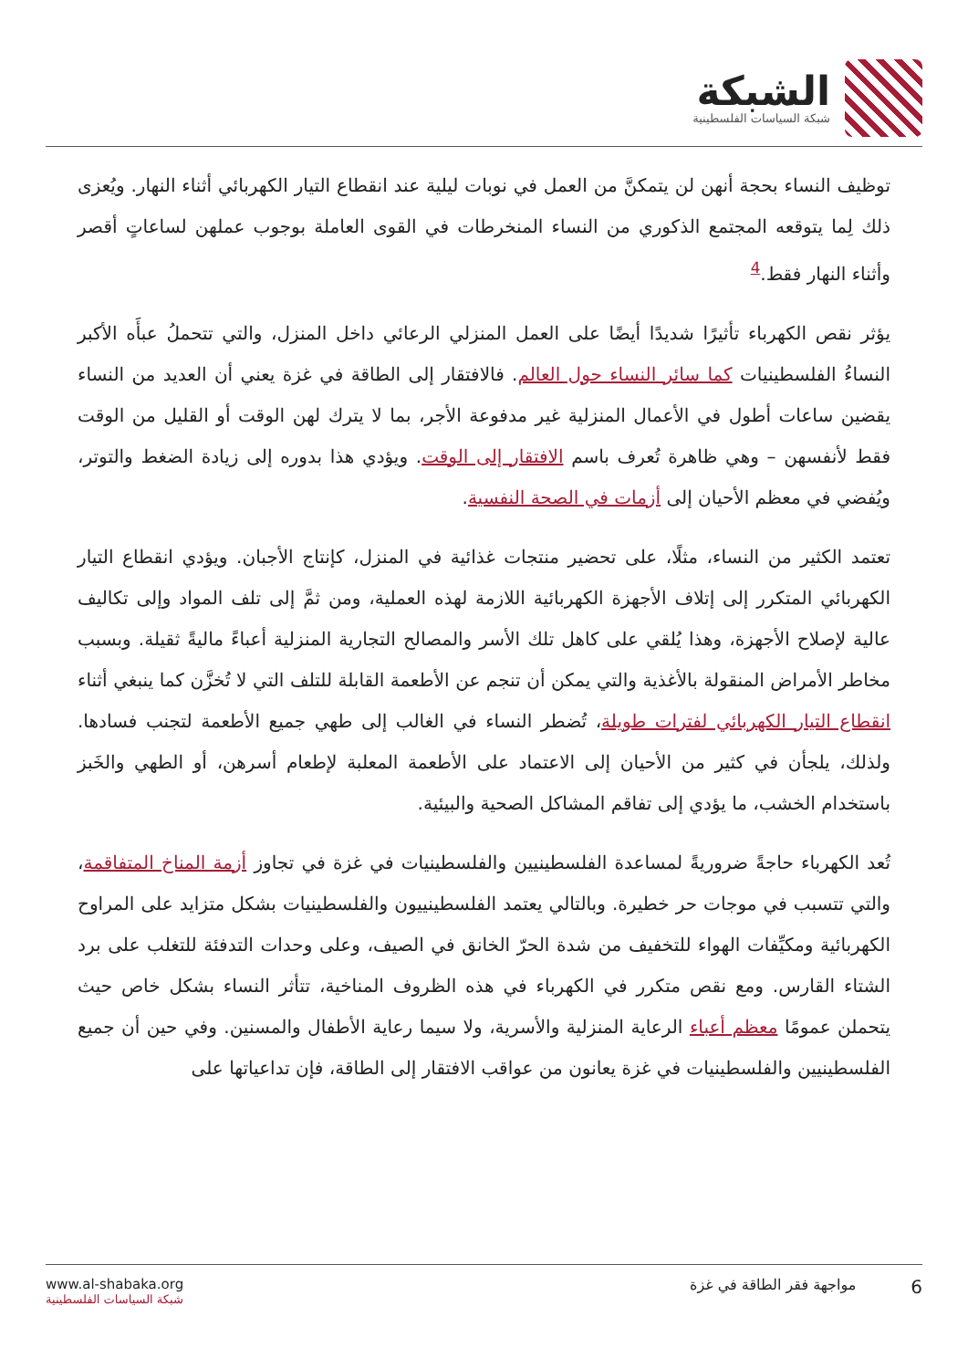الشبكة
شبكة السياسات الفلسطينية
توظيف النساء بحجة أنهن لن يتمكنَّ من العمل في نوبات ليلية عند انقطاع التيار الكهربائي أثناء النهار. ويُعزى ذلك لِما يتوقعه المجتمع الذكوري من النساء المنخرطات في القوى العاملة بوجوب عملهن لساعاتٍ أقصر وأثناء النهار فقط.<sup>4</sup>
يؤثر نقص الكهرباء تأثيرًا شديدًا أيضًا على العمل المنزلي الرعائي داخل المنزل، والتي تتحملُ عبأَه الأكبر النساءُ الفلسطينيات كما سائر النساء حول العالم. فالافتقار إلى الطاقة في غزة يعني أن العديد من النساء يقضين ساعات أطول في الأعمال المنزلية غير مدفوعة الأجر، بما لا يترك لهن الوقت أو القليل من الوقت فقط لأنفسهن – وهي ظاهرة تُعرف باسم الافتقار إلى الوقت. ويؤدي هذا بدوره إلى زيادة الضغط والتوتر، ويُفضي في معظم الأحيان إلى أزمات في الصحة النفسية.
تعتمد الكثير من النساء، مثلًا، على تحضير منتجات غذائية في المنزل، كإنتاج الأجبان. ويؤدي انقطاع التيار الكهربائي المتكرر إلى إتلاف الأجهزة الكهربائية اللازمة لهذه العملية، ومن ثمَّ إلى تلف المواد وإلى تكاليف عالية لإصلاح الأجهزة، وهذا يُلقي على كاهل تلك الأسر والمصالح التجارية المنزلية أعباءً ماليةً ثقيلة. وبسبب مخاطر الأمراض المنقولة بالأغذية والتي يمكن أن تنجم عن الأطعمة القابلة للتلف التي لا تُخزَّن كما ينبغي أثناء انقطاع التيار الكهربائي لفترات طويلة، تُضطر النساء في الغالب إلى طهي جميع الأطعمة لتجنب فسادها. ولذلك، يلجأن في كثير من الأحيان إلى الاعتماد على الأطعمة المعلبة لإطعام أسرهن، أو الطهي والخَبز باستخدام الخشب، ما يؤدي إلى تفاقم المشاكل الصحية والبيئية.
تُعد الكهرباء حاجةً ضروريةً لمساعدة الفلسطينيين والفلسطينيات في غزة في تجاوز أزمة المناخ المتفاقمة، والتي تتسبب في موجات حر خطيرة. وبالتالي يعتمد الفلسطينييون والفلسطينيات بشكل متزايد على المراوح الكهربائية ومكيِّفات الهواء للتخفيف من شدة الحرّ الخانق في الصيف، وعلى وحدات التدفئة للتغلب على برد الشتاء القارس. ومع نقص متكرر في الكهرباء في هذه الظروف المناخية، تتأثر النساء بشكل خاص حيث يتحملن عمومًا معظم أعباء الرعاية المنزلية والأسرية، ولا سيما رعاية الأطفال والمسنين. وفي حين أن جميع الفلسطينيين والفلسطينيات في غزة يعانون من عواقب الافتقار إلى الطاقة، فإن تداعياتها على
www.al-shabaka.org
شبكة السياسات الفلسطينية
6 مواجهة فقر الطاقة في غزة